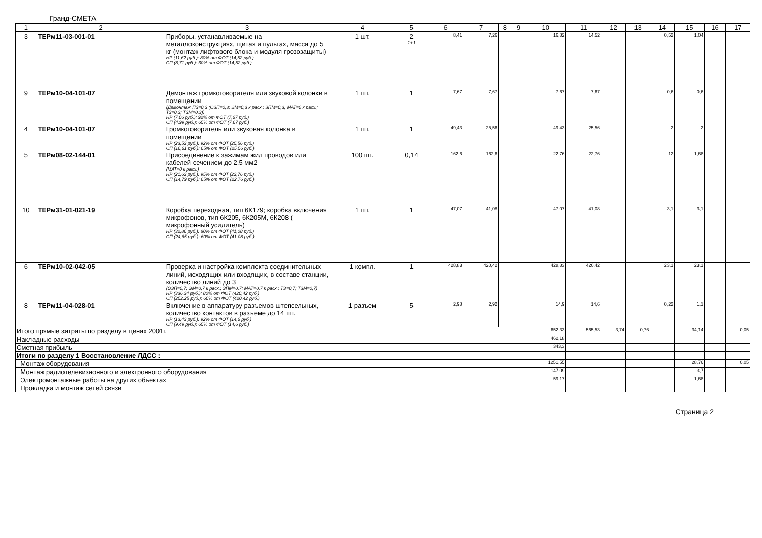Гранд-СМЕТА
| 1 | 2 | 3 | 4 | 5 | 6 | 7 | 8 | 9 | 10 | 11 | 12 | 13 | 14 | 15 | 16 | 17 |
| --- | --- | --- | --- | --- | --- | --- | --- | --- | --- | --- | --- | --- | --- | --- | --- | --- |
| 3 | ТЕРм11-03-001-01 | Приборы, устанавливаемые на металлоконструкциях, щитах и пультах, масса до 5 кг (монтаж лифтового блока и модуля грозозащиты) НР (11,62 руб.): 80% от ФОТ (14,52 руб.) СП (8,71 руб.): 60% от ФОТ (14,52 руб.) | 1 шт. | 2 1+1 | 8,41 | 7,26 | | | 16,82 | 14,52 | | | 0,52 | 1,04 | | |
| 9 | ТЕРм10-04-101-07 | Демонтаж громкоговорителя или звуковой колонки в помещении (Демонтаж ПЗ=0,3 (ОЗП=0,3; ЭМ=0,3 к расх.; ЗПМ=0,3; МАТ=0 к расх.; ТЗ=0,3; ТЗМ=0,3)) НР (7,06 руб.): 92% от ФОТ (7,67 руб.) СП (4,99 руб.): 65% от ФОТ (7,67 руб.) | 1 шт. | 1 | 7,67 | 7,67 | | | 7,67 | 7,67 | | | 0,6 | 0,6 | | |
| 4 | ТЕРм10-04-101-07 | Громкоговоритель или звуковая колонка в помещении НР (23,52 руб.): 92% от ФОТ (25,56 руб.) СП (16,61 руб.): 65% от ФОТ (25,56 руб.) | 1 шт. | 1 | 49,43 | 25,56 | | | 49,43 | 25,56 | | | 2 | 2 | | |
| 5 | ТЕРм08-02-144-01 | Присоединение к зажимам жил проводов или кабелей сечением до 2,5 мм2 (МАТ=0 к расх.) НР (21,62 руб.): 95% от ФОТ (22,76 руб.) СП (14,79 руб.): 65% от ФОТ (22,76 руб.) | 100 шт. | 0,14 | 162,6 | 162,6 | | | 22,76 | 22,76 | | | 12 | 1,68 | | |
| 10 | ТЕРм31-01-021-19 | Коробка переходная, тип 6К179; коробка включения микрофонов, тип 6К205, 6К205М, 6К208 ( микрофонный усилитель) НР (32,86 руб.): 80% от ФОТ (41,08 руб.) СП (24,65 руб.): 60% от ФОТ (41,08 руб.) | 1 шт. | 1 | 47,07 | 41,08 | | | 47,07 | 41,08 | | | 3,1 | 3,1 | | |
| 6 | ТЕРм10-02-042-05 | Проверка и настройка комплекта соединительных линий, исходящих или входящих, в составе станции, количество линий до 3 (ОЗП=0,7; ЭМ=0,7 к расх.; ЗПМ=0,7; МАТ=0,7 к расх.; ТЗ=0,7; ТЗМ=0,7) НР (336,34 руб.): 80% от ФОТ (420,42 руб.) СП (252,25 руб.): 60% от ФОТ (420,42 руб.) | 1 компл. | 1 | 428,83 | 420,42 | | | 428,83 | 420,42 | | | 23,1 | 23,1 | | |
| 8 | ТЕРм11-04-028-01 | Включение в аппаратуру разъемов штепсельных, количество контактов в разъеме до 14 шт. НР (13,43 руб.): 92% от ФОТ (14,6 руб.) СП (9,49 руб.): 65% от ФОТ (14,6 руб.) | 1 разъем | 5 | 2,98 | 2,92 | | | 14,9 | 14,6 | | | 0,22 | 1,1 | | |
| Итого прямые затраты по разделу в ценах 2001г. | | | | | | | | | 652,33 | 565,53 | 3,74 | 0,76 | | 34,14 | | 0,05 |
| Накладные расходы | | | | | | | | | 462,18 | | | | | | | |
| Сметная прибыль | | | | | | | | | 343,3 | | | | | | | |
| Итоги по разделу 1 Восстановление ЛДСС : | | | | | | | | | | | | | | | | |
| Монтаж оборудования | | | | | | | | | 1251,55 | | | | | 28,76 | | 0,05 |
| Монтаж радиотелевизионного и электронного оборудования | | | | | | | | | 147,09 | | | | | 3,7 | | |
| Электромонтажные работы на других объектах | | | | | | | | | 59,17 | | | | | 1,68 | | |
| Прокладка и монтаж сетей связи | | | | | | | | | | | | | | | | |
Страница 2